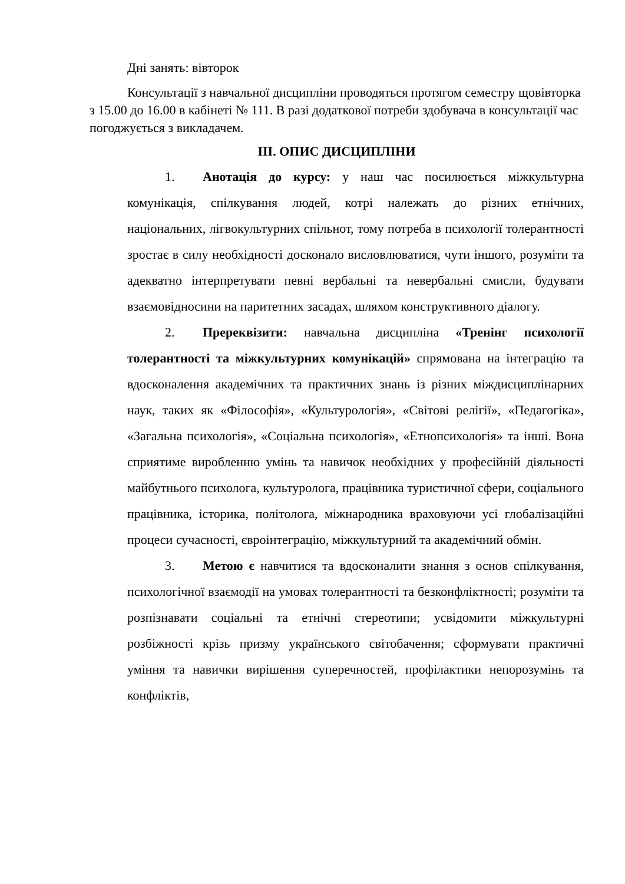Дні занять: вівторок
Консультації з навчальної дисципліни проводяться протягом семестру щовівторка з 15.00 до 16.00 в кабінеті № 111. В разі додаткової потреби здобувача в консультації час погоджується з викладачем.
ІІІ. ОПИС ДИСЦИПЛІНИ
1. Анотація до курсу: у наш час посилюється міжкультурна комунікація, спілкування людей, котрі належать до різних етнічних, національних, лігвокультурних спільнот, тому потреба в психології толерантності зростає в силу необхідності досконало висловлюватися, чути іншого, розуміти та адекватно інтерпретувати певні вербальні та невербальні смисли, будувати взаємовідносини на паритетних засадах, шляхом конструктивного діалогу.
2. Пререквізити: навчальна дисципліна «Тренінг психології толерантності та міжкультурних комунікацій» спрямована на інтеграцію та вдосконалення академічних та практичних знань із різних міждисциплінарних наук, таких як «Філософія», «Культурологія», «Світові релігії», «Педагогіка», «Загальна психологія», «Соціальна психологія», «Етнопсихологія» та інші. Вона сприятиме виробленню умінь та навичок необхідних у професійній діяльності майбутнього психолога, культуролога, працівника туристичної сфери, соціального працівника, історика, політолога, міжнародника враховуючи усі глобалізаційні процеси сучасності, євроінтеграцію, міжкультурний та академічний обмін.
3. Метою є навчитися та вдосконалити знання з основ спілкування, психологічної взаємодії на умовах толерантності та безконфліктності; розуміти та розпізнавати соціальні та етнічні стереотипи; усвідомити міжкультурні розбіжності крізь призму українського світобачення; сформувати практичні уміння та навички вирішення суперечностей, профілактики непорозумінь та конфліктів,